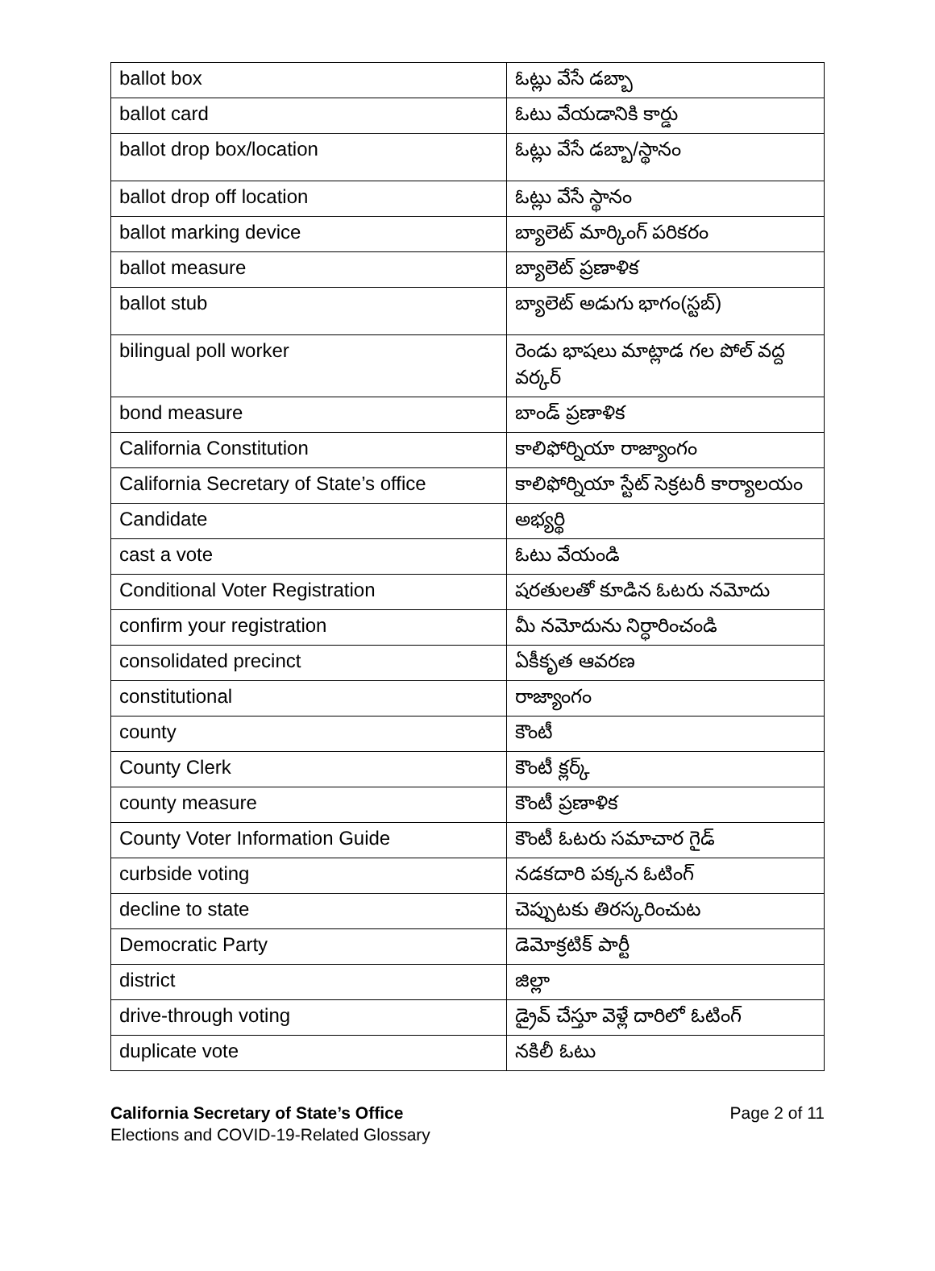| ballot box | ఓట్లు వేసే డబ్బా |
| ballot card | ఓటు వేయడానికి కార్డు |
| ballot drop box/location | ఓట్లు వేసే డబ్బా/స్థానం |
| ballot drop off location | ఓట్లు వేసే స్థానం |
| ballot marking device | బ్యాలెట్ మార్కింగ్ పరికరం |
| ballot measure | బ్యాలెట్ ప్రణాళిక |
| ballot stub | బ్యాలెట్ అడుగు భాగం(స్టబ్) |
| bilingual poll worker | రెండు భాషలు మాట్లాడ గల పోల్ వద్ద వర్కర్ |
| bond measure | బాండ్ ప్రణాళిక |
| California Constitution | కాలిఫోర్నియా రాజ్యాంగం |
| California Secretary of State’s office | కాలిఫోర్నియా స్టేట్ సెక్రటరీ కార్యాలయం |
| Candidate | అభ్యర్థి |
| cast a vote | ఓటు వేయండి |
| Conditional Voter Registration | షరతులతో కూడిన ఓటరు నమోదు |
| confirm your registration | మీ నమోదును నిర్ధారించండి |
| consolidated precinct | ఏకీకృత ఆవరణ |
| constitutional | రాజ్యాంగం |
| county | కౌంటీ |
| County Clerk | కౌంటీ క్లర్క్ |
| county measure | కౌంటీ ప్రణాళిక |
| County Voter Information Guide | కౌంటీ ఓటరు సమాచార గైడ్ |
| curbside voting | నడకదారి పక్కన ఓటింగ్ |
| decline to state | చెప్పుటకు తిరస్కరించుట |
| Democratic Party | డెమోక్రటిక్ పార్టీ |
| district | జిల్లా |
| drive-through voting | డ్రైవ్ చేస్తూ వెళ్లే దారిలో ఓటింగ్ |
| duplicate vote | నకిలీ ఓటు |
California Secretary of State’s Office
Elections and COVID-19-Related Glossary
Page 2 of 11